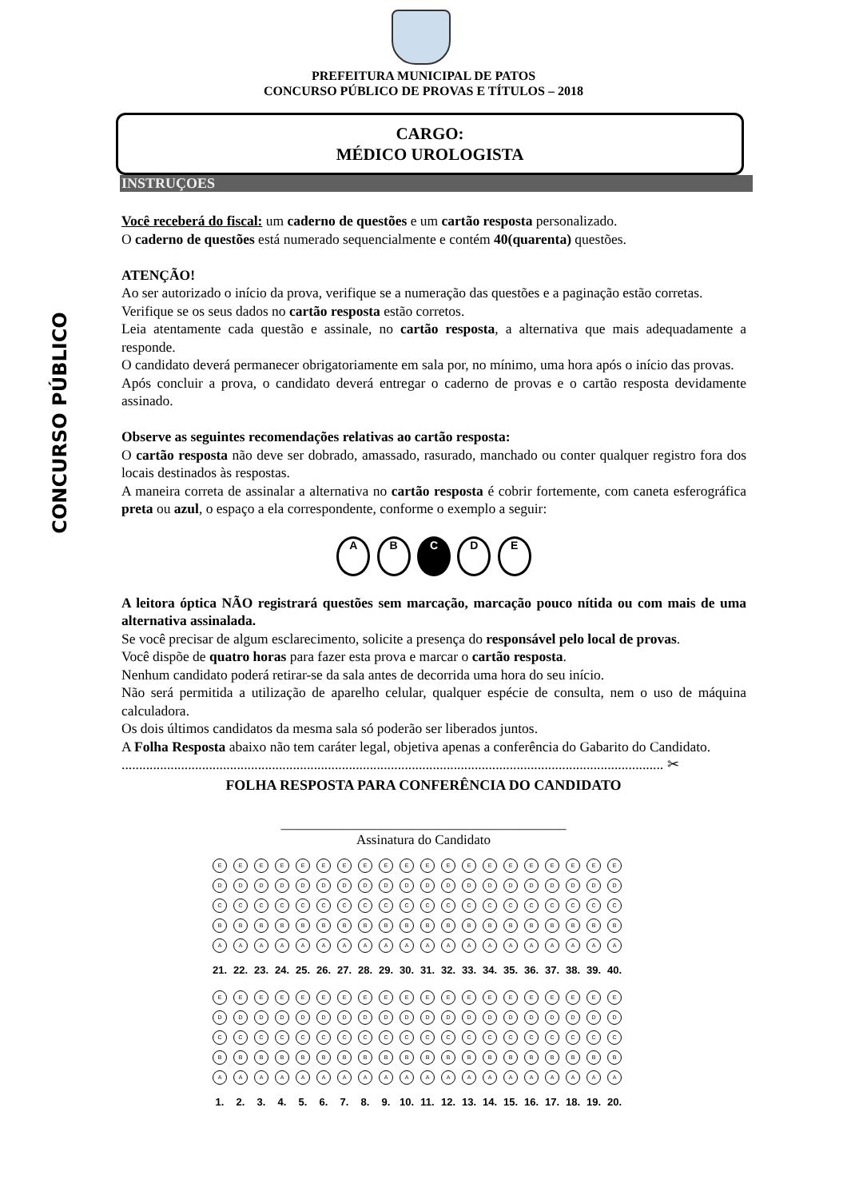CONCURSO PÚBLICO
PREFEITURA MUNICIPAL DE PATOS
CONCURSO PÚBLICO DE PROVAS E TÍTULOS – 2018
CARGO:
MÉDICO UROLOGISTA
INSTRUÇOES
Você receberá do fiscal: um caderno de questões e um cartão resposta personalizado.
O caderno de questões está numerado sequencialmente e contém 40(quarenta) questões.
ATENÇÃO!
Ao ser autorizado o início da prova, verifique se a numeração das questões e a paginação estão corretas.
Verifique se os seus dados no cartão resposta estão corretos.
Leia atentamente cada questão e assinale, no cartão resposta, a alternativa que mais adequadamente a responde.
O candidato deverá permanecer obrigatoriamente em sala por, no mínimo, uma hora após o início das provas.
Após concluir a prova, o candidato deverá entregar o caderno de provas e o cartão resposta devidamente assinado.
Observe as seguintes recomendações relativas ao cartão resposta:
O cartão resposta não deve ser dobrado, amassado, rasurado, manchado ou conter qualquer registro fora dos locais destinados às respostas.
A maneira correta de assinalar a alternativa no cartão resposta é cobrir fortemente, com caneta esferográfica preta ou azul, o espaço a ela correspondente, conforme o exemplo a seguir:
A B C D E
A leitora óptica NÃO registrará questões sem marcação, marcação pouco nítida ou com mais de uma alternativa assinalada.
Se você precisar de algum esclarecimento, solicite a presença do responsável pelo local de provas.
Você dispõe de quatro horas para fazer esta prova e marcar o cartão resposta.
Nenhum candidato poderá retirar-se da sala antes de decorrida uma hora do seu início.
Não será permitida a utilização de aparelho celular, qualquer espécie de consulta, nem o uso de máquina calculadora.
Os dois últimos candidatos da mesma sala só poderão ser liberados juntos.
A Folha Resposta abaixo não tem caráter legal, objetiva apenas a conferência do Gabarito do Candidato.
........................................................................................................................................................... ✂
FOLHA RESPOSTA PARA CONFERÊNCIA DO CANDIDATO
__________________________________________
Assinatura do Candidato
| E | E | E | E | E | E | E | E | E | E | E | E | E | E | E | E | E | E | E | E |
| D | D | D | D | D | D | D | D | D | D | D | D | D | D | D | D | D | D | D | D |
| C | C | C | C | C | C | C | C | C | C | C | C | C | C | C | C | C | C | C | C |
| B | B | B | B | B | B | B | B | B | B | B | B | B | B | B | B | B | B | B | B |
| A | A | A | A | A | A | A | A | A | A | A | A | A | A | A | A | A | A | A | A |
| 21. | 22. | 23. | 24. | 25. | 26. | 27. | 28. | 29. | 30. | 31. | 32. | 33. | 34. | 35. | 36. | 37. | 38. | 39. | 40. |
| E | E | E | E | E | E | E | E | E | E | E | E | E | E | E | E | E | E | E | E |
| D | D | D | D | D | D | D | D | D | D | D | D | D | D | D | D | D | D | D | D |
| C | C | C | C | C | C | C | C | C | C | C | C | C | C | C | C | C | C | C | C |
| B | B | B | B | B | B | B | B | B | B | B | B | B | B | B | B | B | B | B | B |
| A | A | A | A | A | A | A | A | A | A | A | A | A | A | A | A | A | A | A | A |
| 1. | 2. | 3. | 4. | 5. | 6. | 7. | 8. | 9. | 10. | 11. | 12. | 13. | 14. | 15. | 16. | 17. | 18. | 19. | 20. |